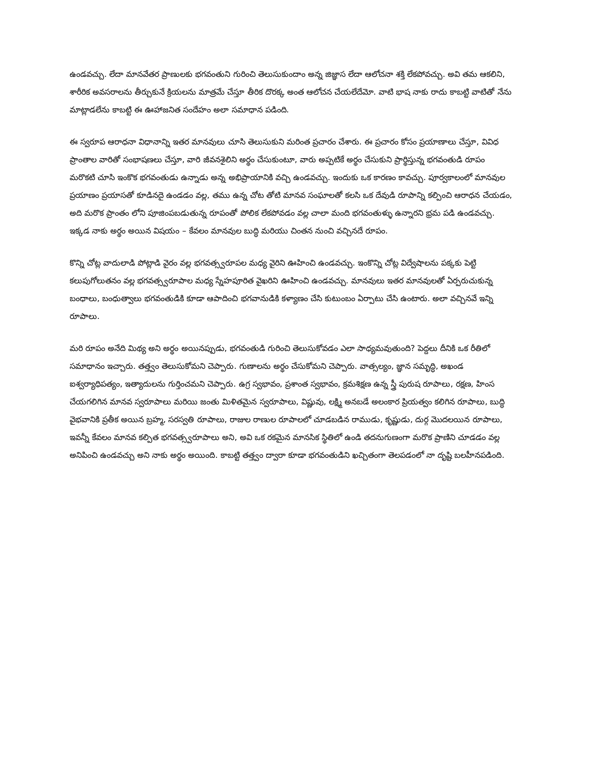ఉండవచ్చు. లేదా మానవేతర ప్రాణులకు భగవంతుని గురించి తెలుసుకుందాం అన్న జిజ్ఞాస లేదా ఆలోచనా శక్తి లేకపోవచ్చు. అవి తమ ఆకలిని, శారీరిక అవసరాలను తీర్చుకునే క్రియలను మాత్రమే చేస్తూ తీరిక దొరక్క అంత ఆలోచన చేయలేదేమో. వాటి భాష నాకు రాదు కాబట్టి వాటితో నేను మాట్లాడలేను కాబట్టి ఈ ఊహాజనిత సందేహం అలా సమాధాన పడింది.
ఈ స్వరూప ఆరాధనా విధానాన్ని ఇతర మానవులు చూసి తెలుసుకుని మరింత ప్రచారం చేశారు. ఈ ప్రచారం కోసం ప్రయాణాలు చేస్తూ, వివిధ ప్రాంతాల వారితో సంభాషణలు చేస్తూ, వారి జీవనశైలిని అర్థం చేసుకుంటూ, వారు అప్పటికే అర్థం చేసుకుని ప్రార్థిస్తున్న భగవంతుడి రూపం మరొకటి చూసి ఇంకొక భగవంతుడు ఉన్నాడు అన్న అభిప్రాయానికి వచ్చి ఉండవచ్చు. ఇందుకు ఒక కారణం కావచ్చు. పూర్వకాలంలో మానవుల ప్రయాణం ప్రయాసతో కూడినదై ఉండడం వల్ల, తము ఉన్న చోట తోటి మానవ సంఘాలతో కలసి ఒక దేవుడి రూపాన్ని కల్పించి ఆరాధన చేయడం, అది మరొక ప్రాంతం లోని పూజింపబడుతున్న రూపంతో పోలిక లేకపోవడం వల్ల చాలా మంది భగవంతుళ్ళు ఉన్నారని భ్రమ పడి ఉండవచ్చు. ఇక్కడ నాకు అర్థం అయిన విషయం – కేవలం మానవుల బుద్ధి మరియు చింతన నుంచి వచ్చినదే రూపం.
కొన్ని చోట్ల వాదులాడి పోట్లాడి వైరం వల్ల భగవత్స్వరూపల మధ్య వైరిని ఊహించి ఉండవచ్చు. ఇంకొన్ని చోట్ల విద్వేషాలను పక్కకు పెట్టి కలుపుగోలుతనం వల్ల భగవత్స్వరూపాల మధ్య స్నేహపూరిత వైఖరిని ఊహించి ఉండవచ్చు. మానవులు ఇతర మానవులతో ఏర్పరుచుకున్న బంధాలు, బంధుత్వాలు భగవంతుడికి కూడా ఆపాదించి భగవానుడికి కళ్యాణం చేసి కుటుంబం ఏర్పాటు చేసి ఉంటారు. అలా వచ్చినవే ఇన్ని రూపాలు.
మరి రూపం అనేది మిథ్య అని అర్థం అయినప్పుడు, భగవంతుడి గురించి తెలుసుకోవడం ఎలా సాధ్యమవుతుంది? పెద్దలు దీనికి ఒక రీతిలో సమాధానం ఇచ్చారు. తత్త్వం తెలుసుకోమని చెప్పారు. గుణాలను అర్థం చేసుకోమని చెప్పారు. వాత్సల్యం, జ్ఞాన సమృద్ధి, అఖండ ఐశ్వర్యాధిపత్యం, ఇత్యాదులను గుర్తించమని చెప్పారు. ఉగ్ర స్వభావం, ప్రశాంత స్వభావం, క్రమశిక్షణ ఉన్న స్త్రీ పురుష రూపాలు, రక్షణ, హింస చేయగలిగిన మానవ స్వరూపాలు మరియి జంతు మిళితమైన స్వరూపాలు, విష్ణువు, లక్ష్మి అనబడే అలంకార ప్రియత్వం కలిగిన రూపాలు, బుద్ధి వైభవానికి ప్రతీక అయిన బ్రహ్మ, సరస్వతి రూపాలు, రాజుల రాణుల రూపాలలో చూడబడిన రాముడు, కృష్ణుడు, దుర్గ మొదలయిన రూపాలు, ఇవన్నీ కేవలం మానవ కల్పిత భగవత్స్వరూపాలు అని, అవి ఒక రకమైన మానసిక స్థితిలో ఉండి తదనుగుణంగా మరొక ప్రాణిని చూడడం వల్ల అనిపించి ఉండవచ్చు అని నాకు అర్థం అయింది. కాబట్టి తత్త్వం ద్వారా కూడా భగవంతుడిని ఖచ్చితంగా తెలపడంలో నా దృష్టి బలహీనపడింది.